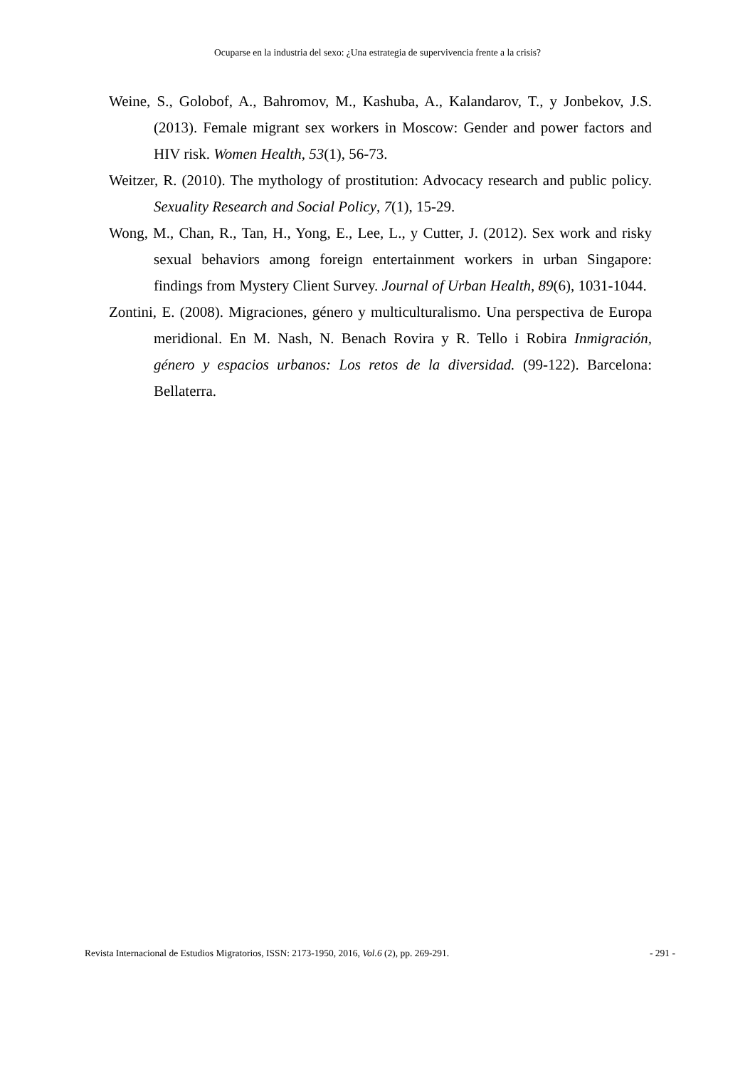Ocuparse en la industria del sexo: ¿Una estrategia de supervivencia frente a la crisis?
Weine, S., Golobof, A., Bahromov, M., Kashuba, A., Kalandarov, T., y Jonbekov, J.S. (2013). Female migrant sex workers in Moscow: Gender and power factors and HIV risk. Women Health, 53(1), 56-73.
Weitzer, R. (2010). The mythology of prostitution: Advocacy research and public policy. Sexuality Research and Social Policy, 7(1), 15-29.
Wong, M., Chan, R., Tan, H., Yong, E., Lee, L., y Cutter, J. (2012). Sex work and risky sexual behaviors among foreign entertainment workers in urban Singapore: findings from Mystery Client Survey. Journal of Urban Health, 89(6), 1031-1044.
Zontini, E. (2008). Migraciones, género y multiculturalismo. Una perspectiva de Europa meridional. En M. Nash, N. Benach Rovira y R. Tello i Robira Inmigración, género y espacios urbanos: Los retos de la diversidad. (99-122). Barcelona: Bellaterra.
Revista Internacional de Estudios Migratorios, ISSN: 2173-1950, 2016, Vol.6 (2), pp. 269-291. - 291 -